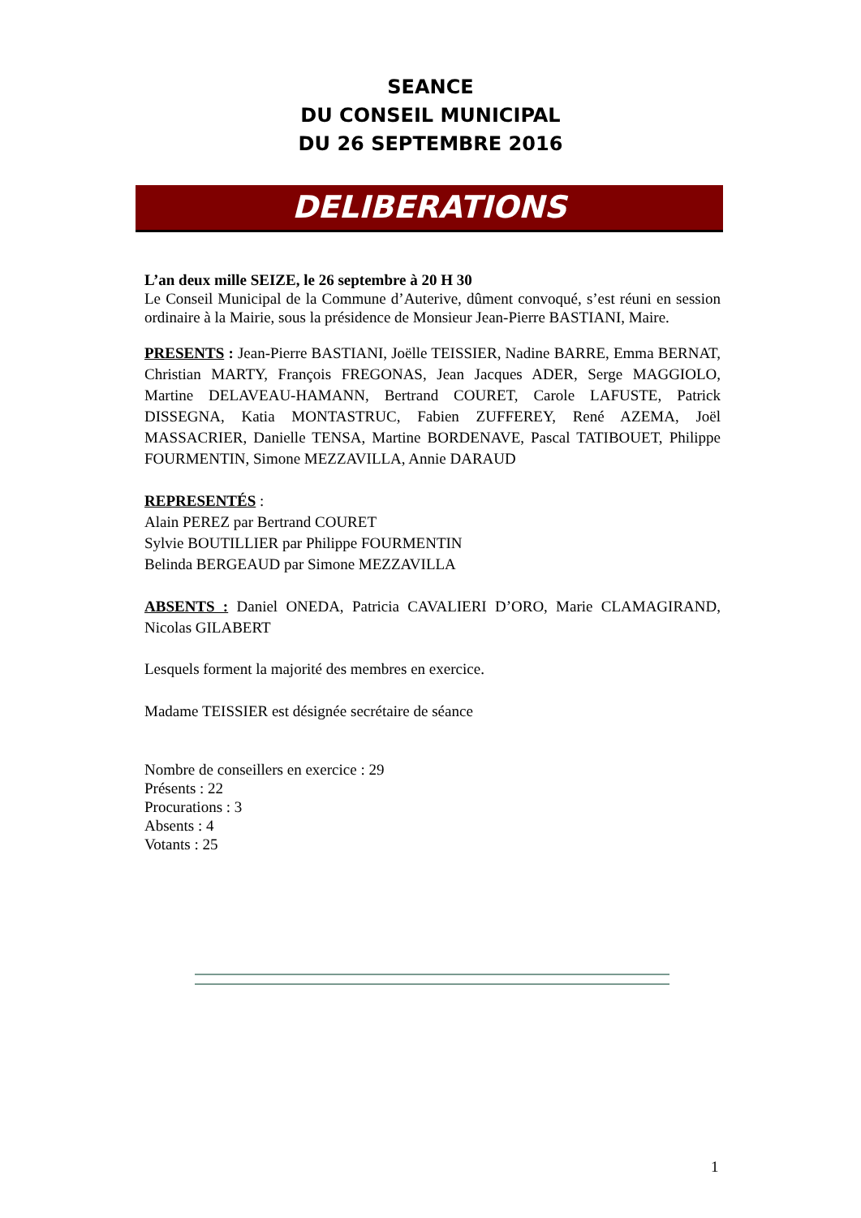SEANCE
DU CONSEIL MUNICIPAL
DU 26 SEPTEMBRE 2016
DELIBERATIONS
L’an deux mille SEIZE, le 26 septembre à 20 H 30
Le Conseil Municipal de la Commune d’Auterive, dûment convoqué, s’est réuni en session ordinaire à la Mairie, sous la présidence de Monsieur Jean-Pierre BASTIANI, Maire.
PRESENTS : Jean-Pierre BASTIANI, Joëlle TEISSIER, Nadine BARRE, Emma BERNAT, Christian MARTY, François FREGONAS, Jean Jacques ADER, Serge MAGGIOLO, Martine DELAVEAU-HAMANN, Bertrand COURET, Carole LAFUSTE, Patrick DISSEGNA, Katia MONTASTRUC, Fabien ZUFFEREY, René AZEMA, Joël MASSACRIER, Danielle TENSA, Martine BORDENAVE, Pascal TATIBOUET, Philippe FOURMENTIN, Simone MEZZAVILLA, Annie DARAUD
REPRESENTÉS :
Alain PEREZ par Bertrand COURET
Sylvie BOUTILLIER par Philippe FOURMENTIN
Belinda BERGEAUD par Simone MEZZAVILLA
ABSENTS : Daniel ONEDA, Patricia CAVALIERI D’ORO, Marie CLAMAGIRAND, Nicolas GILABERT
Lesquels forment la majorité des membres en exercice.
Madame TEISSIER est désignée secrétaire de séance
Nombre de conseillers en exercice : 29
Présents : 22
Procurations : 3
Absents : 4
Votants : 25
1